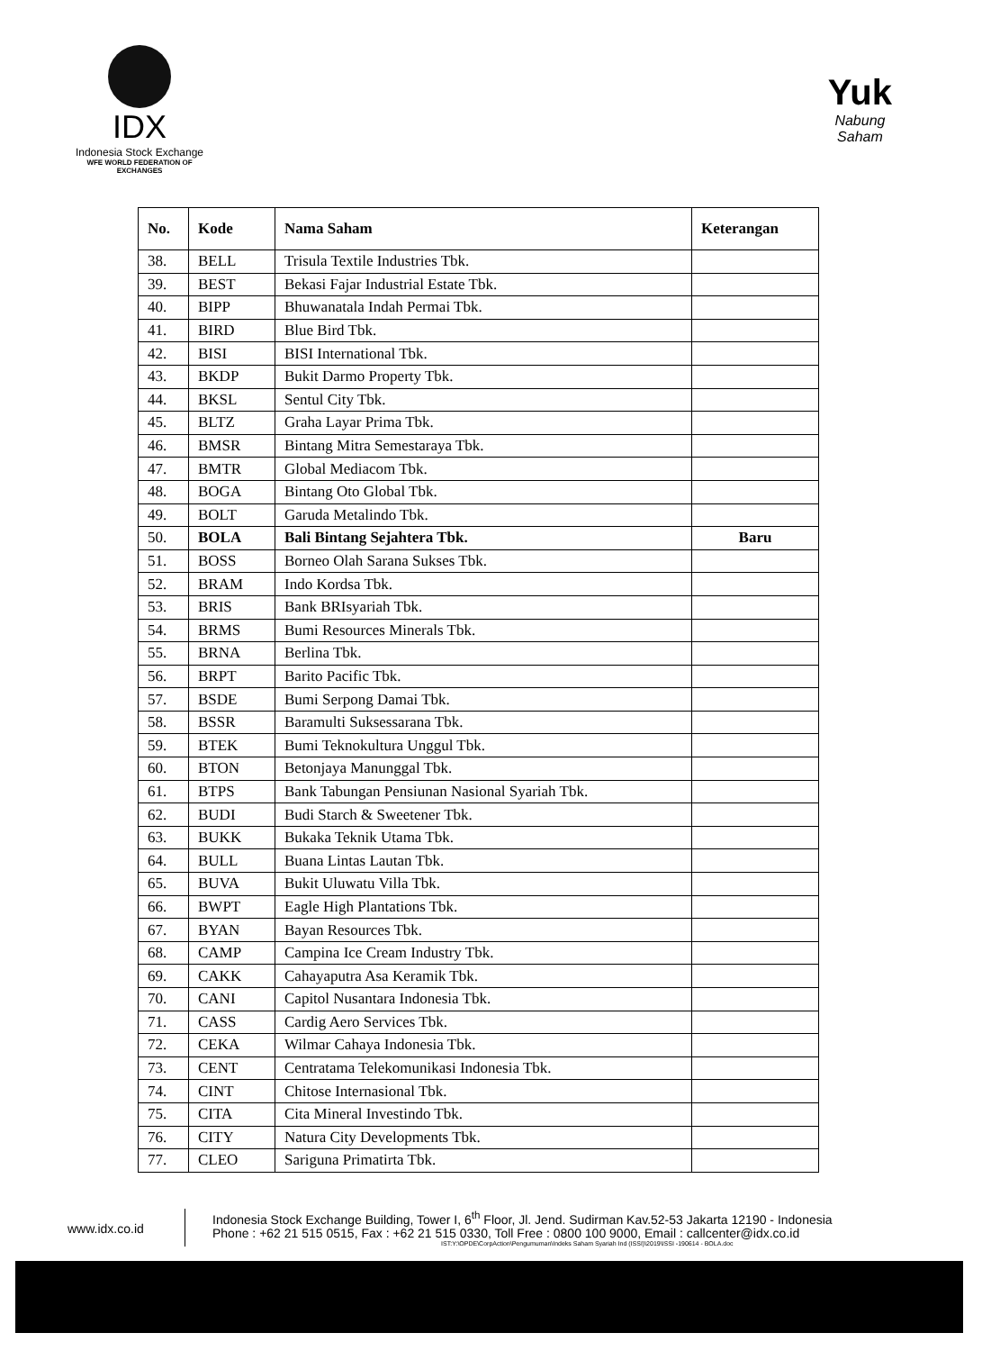IDX
Indonesia Stock Exchange
WFE WORLD FEDERATION OF EXCHANGES
Yuk
Nabung
Saham
| No. | Kode | Nama Saham | Keterangan |
| --- | --- | --- | --- |
| 38. | BELL | Trisula Textile Industries Tbk. | |
| 39. | BEST | Bekasi Fajar Industrial Estate Tbk. | |
| 40. | BIPP | Bhuwanatala Indah Permai Tbk. | |
| 41. | BIRD | Blue Bird Tbk. | |
| 42. | BISI | BISI International Tbk. | |
| 43. | BKDP | Bukit Darmo Property Tbk. | |
| 44. | BKSL | Sentul City Tbk. | |
| 45. | BLTZ | Graha Layar Prima Tbk. | |
| 46. | BMSR | Bintang Mitra Semestaraya Tbk. | |
| 47. | BMTR | Global Mediacom Tbk. | |
| 48. | BOGA | Bintang Oto Global Tbk. | |
| 49. | BOLT | Garuda Metalindo Tbk. | |
| 50. | BOLA | Bali Bintang Sejahtera Tbk. | Baru |
| 51. | BOSS | Borneo Olah Sarana Sukses Tbk. | |
| 52. | BRAM | Indo Kordsa Tbk. | |
| 53. | BRIS | Bank BRIsyariah Tbk. | |
| 54. | BRMS | Bumi Resources Minerals Tbk. | |
| 55. | BRNA | Berlina Tbk. | |
| 56. | BRPT | Barito Pacific Tbk. | |
| 57. | BSDE | Bumi Serpong Damai Tbk. | |
| 58. | BSSR | Baramulti Suksessarana Tbk. | |
| 59. | BTEK | Bumi Teknokultura Unggul Tbk. | |
| 60. | BTON | Betonjaya Manunggal Tbk. | |
| 61. | BTPS | Bank Tabungan Pensiunan Nasional Syariah Tbk. | |
| 62. | BUDI | Budi Starch & Sweetener Tbk. | |
| 63. | BUKK | Bukaka Teknik Utama Tbk. | |
| 64. | BULL | Buana Lintas Lautan Tbk. | |
| 65. | BUVA | Bukit Uluwatu Villa Tbk. | |
| 66. | BWPT | Eagle High Plantations Tbk. | |
| 67. | BYAN | Bayan Resources Tbk. | |
| 68. | CAMP | Campina Ice Cream Industry Tbk. | |
| 69. | CAKK | Cahayaputra Asa Keramik Tbk. | |
| 70. | CANI | Capitol Nusantara Indonesia Tbk. | |
| 71. | CASS | Cardig Aero Services Tbk. | |
| 72. | CEKA | Wilmar Cahaya Indonesia Tbk. | |
| 73. | CENT | Centratama Telekomunikasi Indonesia Tbk. | |
| 74. | CINT | Chitose Internasional Tbk. | |
| 75. | CITA | Cita Mineral Investindo Tbk. | |
| 76. | CITY | Natura City Developments Tbk. | |
| 77. | CLEO | Sariguna Primatirta Tbk. | |
www.idx.co.id
Indonesia Stock Exchange Building, Tower I, 6<sup>th</sup> Floor, Jl. Jend. Sudirman Kav.52-53 Jakarta 12190 - Indonesia
Phone : +62 21 515 0515, Fax : +62 21 515 0330, Toll Free : 0800 100 9000, Email : callcenter@idx.co.id
IST:Y:\OPDE\CorpAction\Pengumuman\Indeks Saham Syariah Ind (ISSI)\2019\ISSI -190614 - BOLA.doc